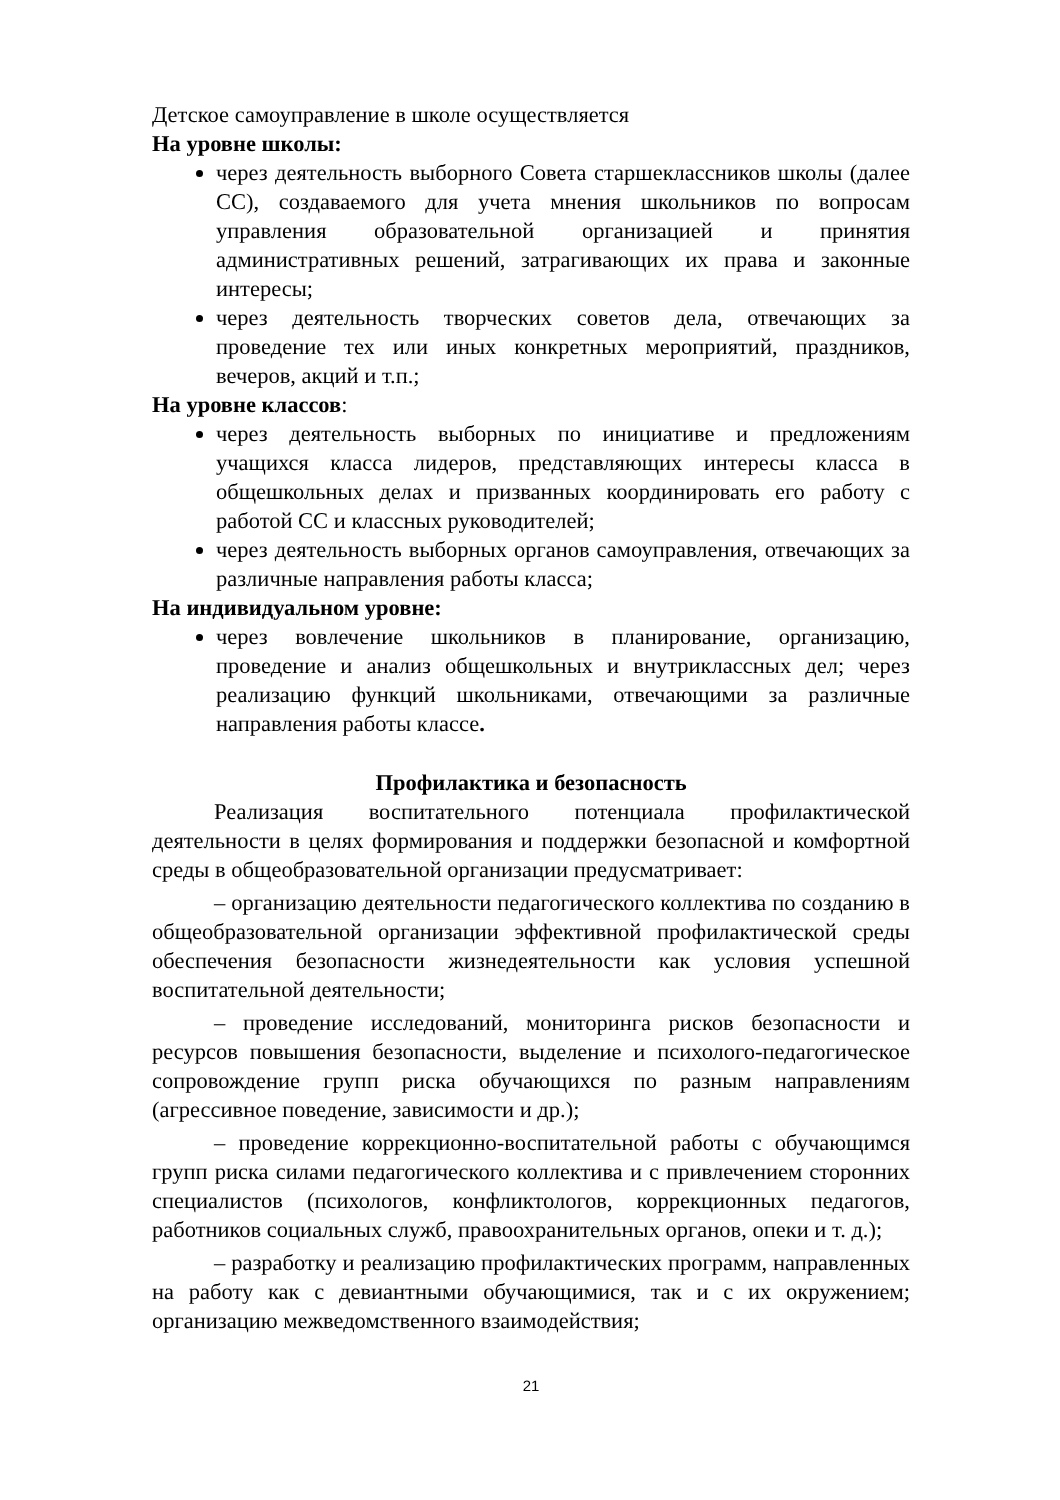Детское самоуправление в школе осуществляется
На уровне школы:
через деятельность выборного Совета старшеклассников школы (далее СС), создаваемого для учета мнения школьников по вопросам управления образовательной организацией и принятия административных решений, затрагивающих их права и законные интересы;
через деятельность творческих советов дела, отвечающих за проведение тех или иных конкретных мероприятий, праздников, вечеров, акций и т.п.;
На уровне классов:
через деятельность выборных по инициативе и предложениям учащихся класса лидеров, представляющих интересы класса в общешкольных делах и призванных координировать его работу с работой СС и классных руководителей;
через деятельность выборных органов самоуправления, отвечающих за различные направления работы класса;
На индивидуальном уровне:
через вовлечение школьников в планирование, организацию, проведение и анализ общешкольных и внутриклассных дел; через реализацию функций школьниками, отвечающими за различные направления работы классе.
Профилактика и безопасность
Реализация воспитательного потенциала профилактической деятельности в целях формирования и поддержки безопасной и комфортной среды в общеобразовательной организации предусматривает:
– организацию деятельности педагогического коллектива по созданию в общеобразовательной организации эффективной профилактической среды обеспечения безопасности жизнедеятельности как условия успешной воспитательной деятельности;
– проведение исследований, мониторинга рисков безопасности и ресурсов повышения безопасности, выделение и психолого-педагогическое сопровождение групп риска обучающихся по разным направлениям (агрессивное поведение, зависимости и др.);
– проведение коррекционно-воспитательной работы с обучающимся групп риска силами педагогического коллектива и с привлечением сторонних специалистов (психологов, конфликтологов, коррекционных педагогов, работников социальных служб, правоохранительных органов, опеки и т. д.);
– разработку и реализацию профилактических программ, направленных на работу как с девиантными обучающимися, так и с их окружением; организацию межведомственного взаимодействия;
21